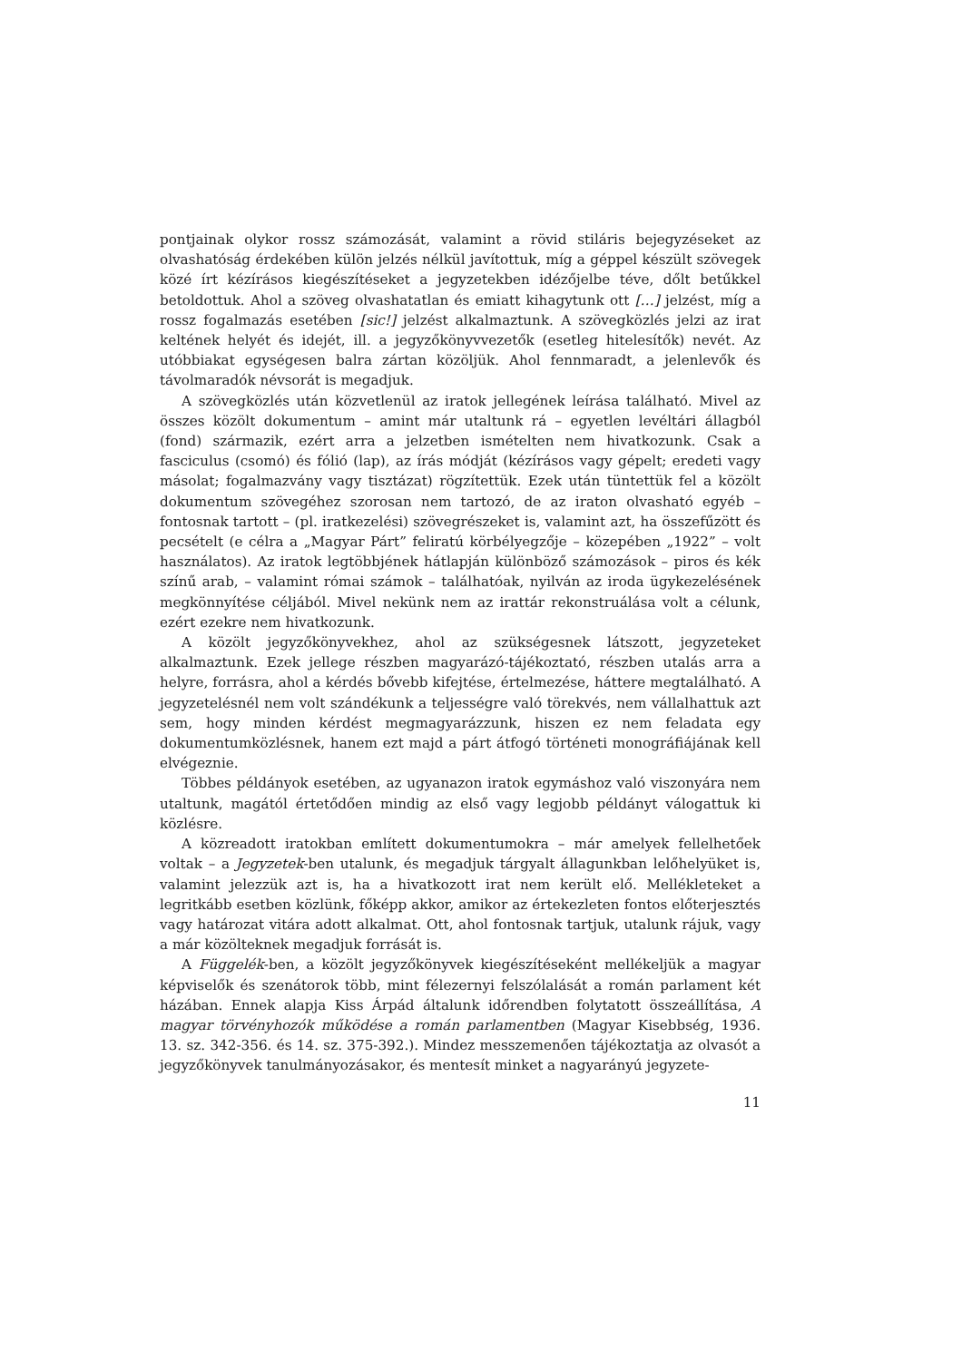pontjainak olykor rossz számozását, valamint a rövid stiláris bejegyzéseket az olvashatóság érdekében külön jelzés nélkül javítottuk, míg a géppel készült szövegek közé írt kézírásos kiegészítéseket a jegyzetekben idézőjelbe téve, dőlt betűkkel betoldottuk. Ahol a szöveg olvashatatlan és emiatt kihagytunk ott […] jelzést, míg a rossz fogalmazás esetében [sic!] jelzést alkalmaztunk. A szövegközlés jelzi az irat keltének helyét és idejét, ill. a jegyzőkönyvvezetők (esetleg hitelesítők) nevét. Az utóbbiakat egységesen balra zártan közöljük. Ahol fennmaradt, a jelenlevők és távolmaradók névsorát is megadjuk.
A szövegközlés után közvetlenül az iratok jellegének leírása található. Mivel az összes közölt dokumentum – amint már utaltunk rá – egyetlen levéltári állagból (fond) származik, ezért arra a jelzetben ismételten nem hivatkozunk. Csak a fasciculus (csomó) és fólió (lap), az írás módját (kézírásos vagy gépelt; eredeti vagy másolat; fogalmazvány vagy tisztázat) rögzítettük. Ezek után tüntettük fel a közölt dokumentum szövegéhez szorosan nem tartozó, de az iraton olvasható egyéb – fontosnak tartott – (pl. iratkezelési) szövegrészeket is, valamint azt, ha összefűzött és pecsételt (e célra a „Magyar Párt” feliratú körbélyegzője – közepében „1922” – volt használatos). Az iratok legtöbbjének hátlapján különböző számozások – piros és kék színű arab, – valamint római számok – találhatóak, nyilván az iroda ügykezelésének megkönnyítése céljából. Mivel nekünk nem az irattár rekonstruálása volt a célunk, ezért ezekre nem hivatkozunk.
A közölt jegyzőkönyvekhez, ahol az szükségesnek látszott, jegyzeteket alkalmaztunk. Ezek jellege részben magyarázó-tájékoztató, részben utalás arra a helyre, forrásra, ahol a kérdés bővebb kifejtése, értelmezése, háttere megtalálható. A jegyzetelésnél nem volt szándékunk a teljességre való törekvés, nem vállalhattuk azt sem, hogy minden kérdést megmagyarázzunk, hiszen ez nem feladata egy dokumentumközlésnek, hanem ezt majd a párt átfogó történeti monográfiájának kell elvégeznie.
Többes példányok esetében, az ugyanazon iratok egymáshoz való viszonyára nem utaltunk, magától értetődően mindig az első vagy legjobb példányt válogattuk ki közlésre.
A közreadott iratokban említett dokumentumokra – már amelyek fellelhetőek voltak – a Jegyzetek-ben utalunk, és megadjuk tárgyalt állagunkban lelőhelyüket is, valamint jelezzük azt is, ha a hivatkozott irat nem került elő. Mellékleteket a legritkább esetben közlünk, főképp akkor, amikor az értekezleten fontos előterjesztés vagy határozat vitára adott alkalmat. Ott, ahol fontosnak tartjuk, utalunk rájuk, vagy a már közölteknek megadjuk forrását is.
A Függelék-ben, a közölt jegyzőkönyvek kiegészítéseként mellékeljük a magyar képviselők és szenátorok több, mint félezernyi felszólalását a román parlament két házában. Ennek alapja Kiss Árpád általunk időrendben folytatott összeállítása, A magyar törvényhozók működése a román parlamentben (Magyar Kisebbség, 1936. 13. sz. 342-356. és 14. sz. 375-392.). Mindez messzemenően tájékoztatja az olvasót a jegyzőkönyvek tanulmányozásakor, és mentesít minket a nagyarányú jegyzete-
11